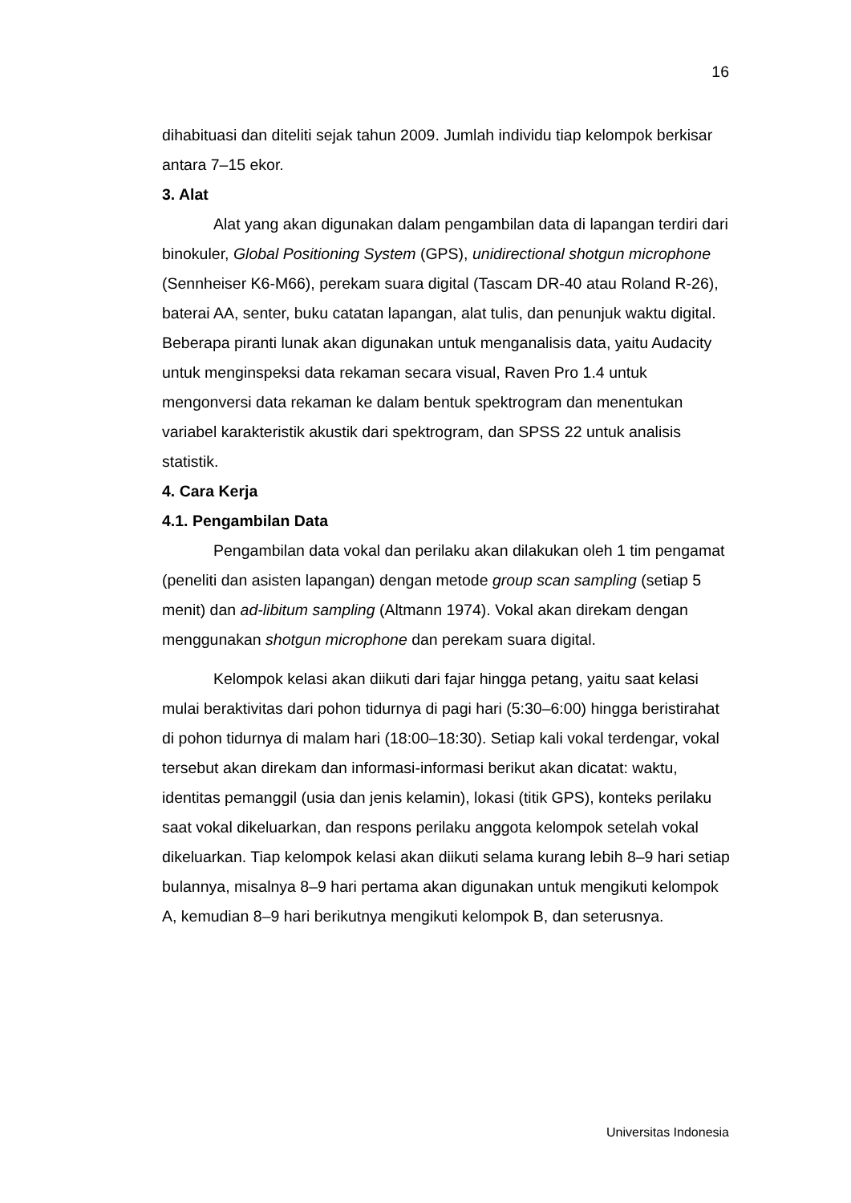16
dihabituasi dan diteliti sejak tahun 2009. Jumlah individu tiap kelompok berkisar antara 7–15 ekor.
3. Alat
Alat yang akan digunakan dalam pengambilan data di lapangan terdiri dari binokuler, Global Positioning System (GPS), unidirectional shotgun microphone (Sennheiser K6-M66), perekam suara digital (Tascam DR-40 atau Roland R-26), baterai AA, senter, buku catatan lapangan, alat tulis, dan penunjuk waktu digital. Beberapa piranti lunak akan digunakan untuk menganalisis data, yaitu Audacity untuk menginspeksi data rekaman secara visual, Raven Pro 1.4 untuk mengonversi data rekaman ke dalam bentuk spektrogram dan menentukan variabel karakteristik akustik dari spektrogram, dan SPSS 22 untuk analisis statistik.
4. Cara Kerja
4.1. Pengambilan Data
Pengambilan data vokal dan perilaku akan dilakukan oleh 1 tim pengamat (peneliti dan asisten lapangan) dengan metode group scan sampling (setiap 5 menit) dan ad-libitum sampling (Altmann 1974). Vokal akan direkam dengan menggunakan shotgun microphone dan perekam suara digital.
Kelompok kelasi akan diikuti dari fajar hingga petang, yaitu saat kelasi mulai beraktivitas dari pohon tidurnya di pagi hari (5:30–6:00) hingga beristirahat di pohon tidurnya di malam hari (18:00–18:30). Setiap kali vokal terdengar, vokal tersebut akan direkam dan informasi-informasi berikut akan dicatat: waktu, identitas pemanggil (usia dan jenis kelamin), lokasi (titik GPS), konteks perilaku saat vokal dikeluarkan, dan respons perilaku anggota kelompok setelah vokal dikeluarkan. Tiap kelompok kelasi akan diikuti selama kurang lebih 8–9 hari setiap bulannya, misalnya 8–9 hari pertama akan digunakan untuk mengikuti kelompok A, kemudian 8–9 hari berikutnya mengikuti kelompok B, dan seterusnya.
Universitas Indonesia